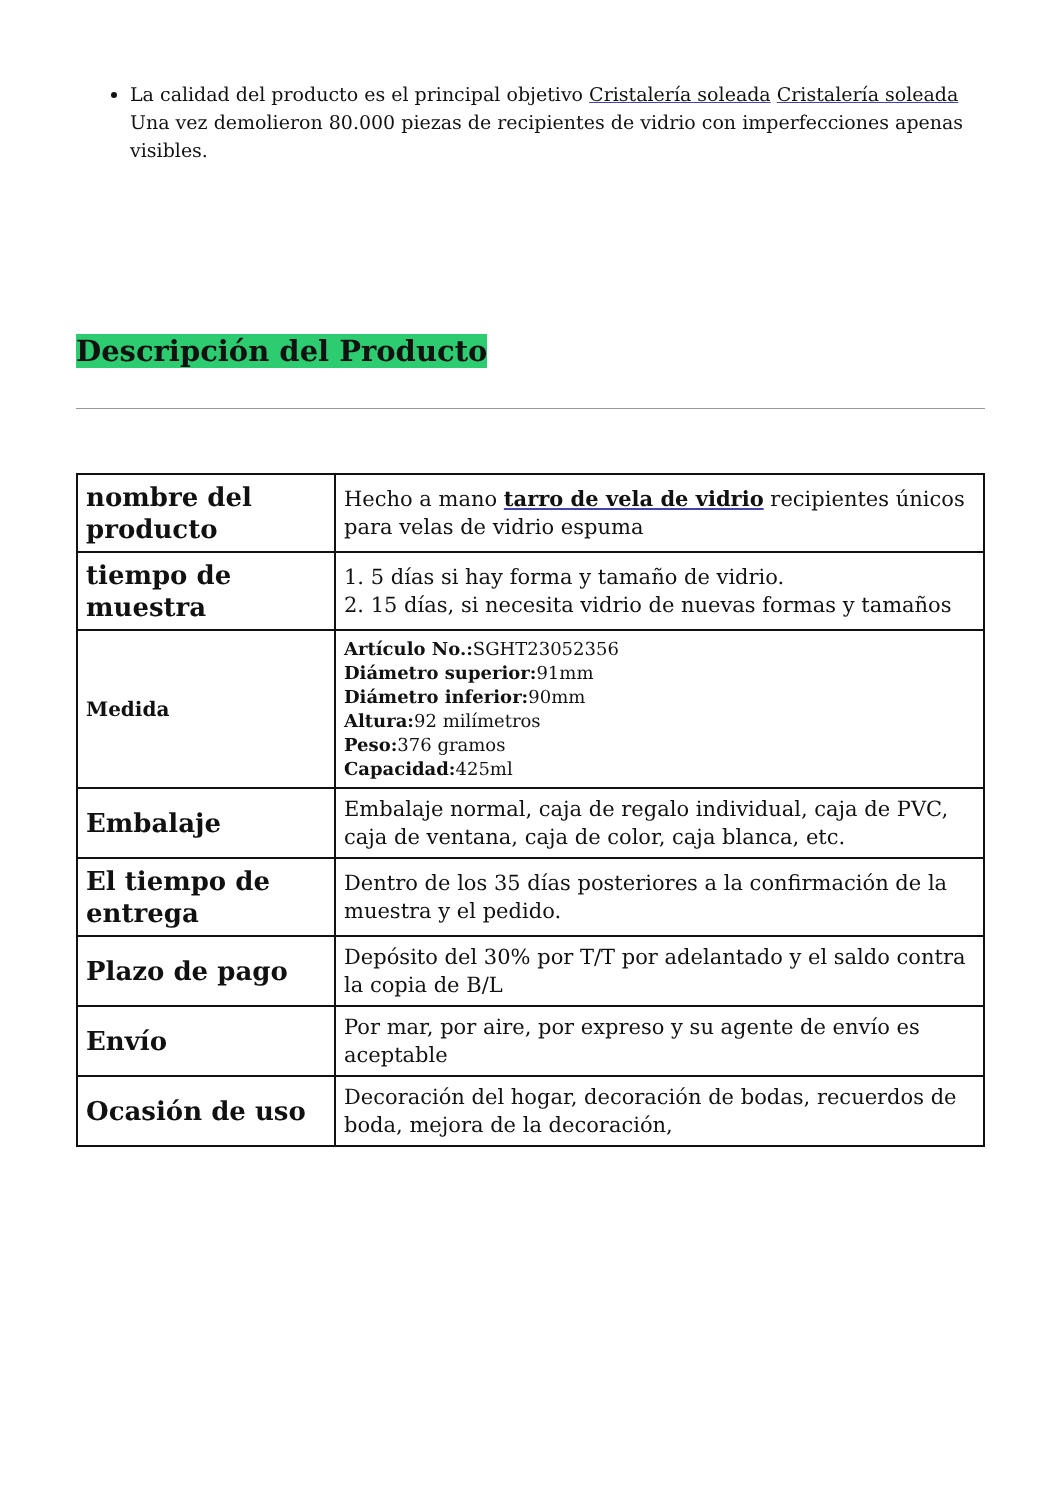La calidad del producto es el principal objetivo Cristalería soleada Cristalería soleada Una vez demolieron 80.000 piezas de recipientes de vidrio con imperfecciones apenas visibles.
Descripción del Producto
| nombre del producto | Hecho a mano tarro de vela de vidrio recipientes únicos para velas de vidrio espuma |
| tiempo de muestra | 1. 5 días si hay forma y tamaño de vidrio. 2. 15 días, si necesita vidrio de nuevas formas y tamaños |
| Medida | Artículo No.: SGHT23052356 Diámetro superior: 91mm Diámetro inferior: 90mm Altura: 92 milímetros Peso: 376 gramos Capacidad: 425ml |
| Embalaje | Embalaje normal, caja de regalo individual, caja de PVC, caja de ventana, caja de color, caja blanca, etc. |
| El tiempo de entrega | Dentro de los 35 días posteriores a la confirmación de la muestra y el pedido. |
| Plazo de pago | Depósito del 30% por T/T por adelantado y el saldo contra la copia de B/L |
| Envío | Por mar, por aire, por expreso y su agente de envío es aceptable |
| Ocasión de uso | Decoración del hogar, decoración de bodas, recuerdos de boda, mejora de la decoración, |